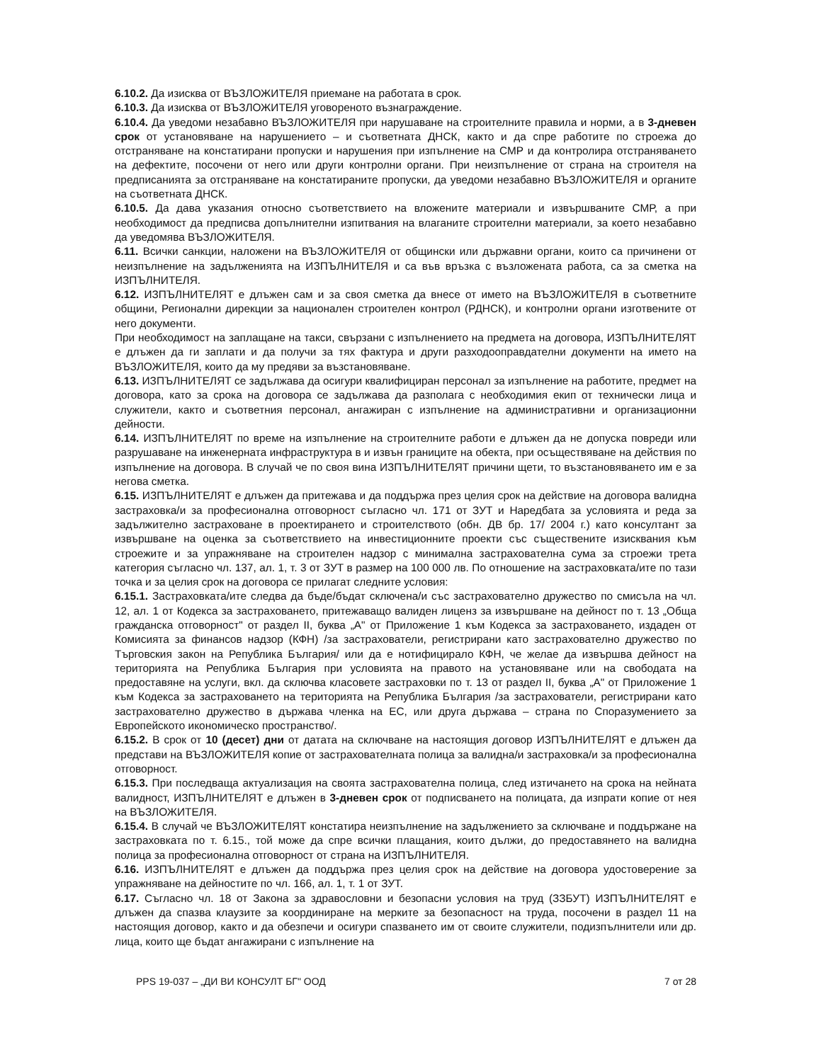6.10.2. Да изисква от ВЪЗЛОЖИТЕЛЯ приемане на работата в срок.
6.10.3. Да изисква от ВЪЗЛОЖИТЕЛЯ уговореното възнаграждение.
6.10.4. Да уведоми незабавно ВЪЗЛОЖИТЕЛЯ при нарушаване на строителните правила и норми, а в 3-дневен срок от установяване на нарушението – и съответната ДНСК, както и да спре работите по строежа до отстраняване на констатирани пропуски и нарушения при изпълнение на СМР и да контролира отстраняването на дефектите, посочени от него или други контролни органи. При неизпълнение от страна на строителя на предписанията за отстраняване на констатираните пропуски, да уведоми незабавно ВЪЗЛОЖИТЕЛЯ и органите на съответната ДНСК.
6.10.5. Да дава указания относно съответствието на вложените материали и извършваните СМР, а при необходимост да предписва допълнителни изпитвания на влаганите строителни материали, за което незабавно да уведомява ВЪЗЛОЖИТЕЛЯ.
6.11. Всички санкции, наложени на ВЪЗЛОЖИТЕЛЯ от общински или държавни органи, които са причинени от неизпълнение на задълженията на ИЗПЪЛНИТЕЛЯ и са във връзка с възложената работа, са за сметка на ИЗПЪЛНИТЕЛЯ.
6.12. ИЗПЪЛНИТЕЛЯТ е длъжен сам и за своя сметка да внесе от името на ВЪЗЛОЖИТЕЛЯ в съответните общини, Регионални дирекции за национален строителен контрол (РДНСК), и контролни органи изготвените от него документи.
При необходимост на заплащане на такси, свързани с изпълнението на предмета на договора, ИЗПЪЛНИТЕЛЯТ е длъжен да ги заплати и да получи за тях фактура и други разходооправдателни документи на името на ВЪЗЛОЖИТЕЛЯ, които да му предяви за възстановяване.
6.13. ИЗПЪЛНИТЕЛЯТ се задължава да осигури квалифициран персонал за изпълнение на работите, предмет на договора, като за срока на договора се задължава да разполага с необходимия екип от технически лица и служители, както и съответния персонал, ангажиран с изпълнение на административни и организационни дейности.
6.14. ИЗПЪЛНИТЕЛЯТ по време на изпълнение на строителните работи е длъжен да не допуска повреди или разрушаване на инженерната инфраструктура в и извън границите на обекта, при осъществяване на действия по изпълнение на договора. В случай че по своя вина ИЗПЪЛНИТЕЛЯТ причини щети, то възстановяването им е за негова сметка.
6.15. ИЗПЪЛНИТЕЛЯТ е длъжен да притежава и да поддържа през целия срок на действие на договора валидна застраховка/и за професионална отговорност съгласно чл. 171 от ЗУТ и Наредбата за условията и реда за задължително застраховане в проектирането и строителството (обн. ДВ бр. 17/ 2004 г.) като консултант за извършване на оценка за съответствието на инвестиционните проекти със съществените изисквания към строежите и за упражняване на строителен надзор с минимална застрахователна сума за строежи трета категория съгласно чл. 137, ал. 1, т. 3 от ЗУТ в размер на 100 000 лв. По отношение на застраховката/ите по тази точка и за целия срок на договора се прилагат следните условия:
6.15.1. Застраховката/ите следва да бъде/бъдат сключена/и със застрахователно дружество по смисъла на чл. 12, ал. 1 от Кодекса за застраховането, притежаващо валиден лиценз за извършване на дейност по т. 13 „Обща гражданска отговорност" от раздел II, буква „А" от Приложение 1 към Кодекса за застраховането, издаден от Комисията за финансов надзор (КФН) /за застрахователи, регистрирани като застрахователно дружество по Търговския закон на Република България/ или да е нотифицирало КФН, че желае да извършва дейност на територията на Република България при условията на правото на установяване или на свободата на предоставяне на услуги, вкл. да сключва класовете застраховки по т. 13 от раздел II, буква „А" от Приложение 1 към Кодекса за застраховането на територията на Република България /за застрахователи, регистрирани като застрахователно дружество в държава членка на ЕС, или друга държава – страна по Споразумението за Европейското икономическо пространство/.
6.15.2. В срок от 10 (десет) дни от датата на сключване на настоящия договор ИЗПЪЛНИТЕЛЯТ е длъжен да представи на ВЪЗЛОЖИТЕЛЯ копие от застрахователната полица за валидна/и застраховка/и за професионална отговорност.
6.15.3. При последваща актуализация на своята застрахователна полица, след изтичането на срока на нейната валидност, ИЗПЪЛНИТЕЛЯТ е длъжен в 3-дневен срок от подписването на полицата, да изпрати копие от нея на ВЪЗЛОЖИТЕЛЯ.
6.15.4. В случай че ВЪЗЛОЖИТЕЛЯТ констатира неизпълнение на задължението за сключване и поддържане на застраховката по т. 6.15., той може да спре всички плащания, които дължи, до предоставянето на валидна полица за професионална отговорност от страна на ИЗПЪЛНИТЕЛЯ.
6.16. ИЗПЪЛНИТЕЛЯТ е длъжен да поддържа през целия срок на действие на договора удостоверение за упражняване на дейностите по чл. 166, ал. 1, т. 1 от ЗУТ.
6.17. Съгласно чл. 18 от Закона за здравословни и безопасни условия на труд (ЗЗБУТ) ИЗПЪЛНИТЕЛЯТ е длъжен да спазва клаузите за координиране на мерките за безопасност на труда, посочени в раздел 11 на настоящия договор, както и да обезпечи и осигури спазването им от своите служители, подизпълнители или др. лица, които ще бъдат ангажирани с изпълнение на
PPS 19-037 – „ДИ ВИ КОНСУЛТ БГ" ООД 7 от 28